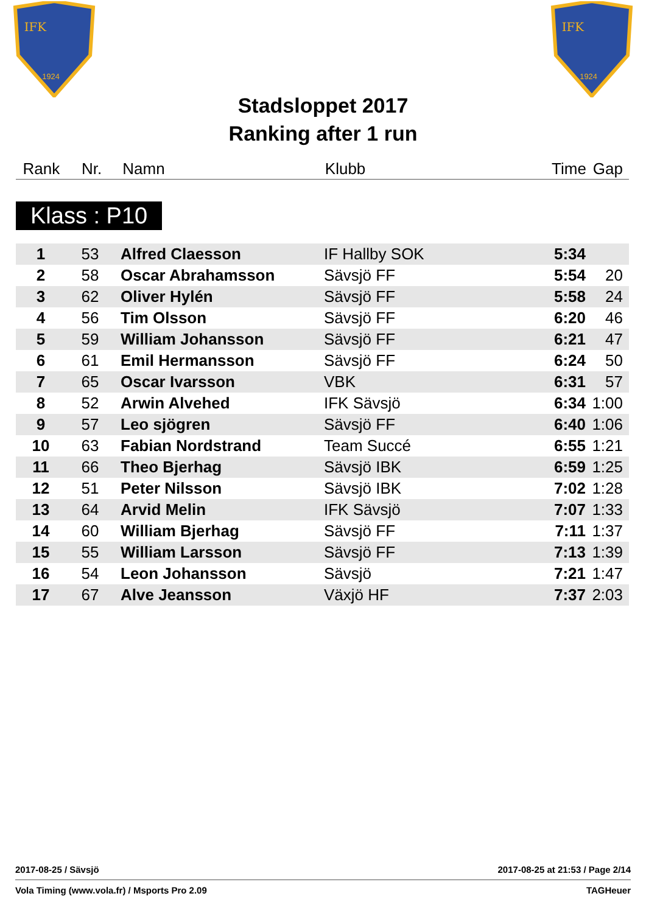IFK
1924
IFK
1924
Stadsloppet 2017
Ranking after 1 run
| Rank | Nr. | Namn | Klubb | Time | Gap |
Klass : P10
| 1 | 53 | Alfred Claesson | IF Hallby SOK | 5:34 | |
| 2 | 58 | Oscar Abrahamsson | Sävsjö FF | 5:54 | 20 |
| 3 | 62 | Oliver Hylén | Sävsjö FF | 5:58 | 24 |
| 4 | 56 | Tim Olsson | Sävsjö FF | 6:20 | 46 |
| 5 | 59 | William Johansson | Sävsjö FF | 6:21 | 47 |
| 6 | 61 | Emil Hermansson | Sävsjö FF | 6:24 | 50 |
| 7 | 65 | Oscar Ivarsson | VBK | 6:31 | 57 |
| 8 | 52 | Arwin Alvehed | IFK Sävsjö | 6:34 | 1:00 |
| 9 | 57 | Leo sjögren | Sävsjö FF | 6:40 | 1:06 |
| 10 | 63 | Fabian Nordstrand | Team Succé | 6:55 | 1:21 |
| 11 | 66 | Theo Bjerhag | Sävsjö IBK | 6:59 | 1:25 |
| 12 | 51 | Peter Nilsson | Sävsjö IBK | 7:02 | 1:28 |
| 13 | 64 | Arvid Melin | IFK Sävsjö | 7:07 | 1:33 |
| 14 | 60 | William Bjerhag | Sävsjö FF | 7:11 | 1:37 |
| 15 | 55 | William Larsson | Sävsjö FF | 7:13 | 1:39 |
| 16 | 54 | Leon Johansson | Sävsjö | 7:21 | 1:47 |
| 17 | 67 | Alve Jeansson | Växjö HF | 7:37 | 2:03 |
2017-08-25 / Sävsjö 2017-08-25 at 21:53 / Page 2/14
Vola Timing (www.vola.fr) / Msports Pro 2.09 TAGHeuer